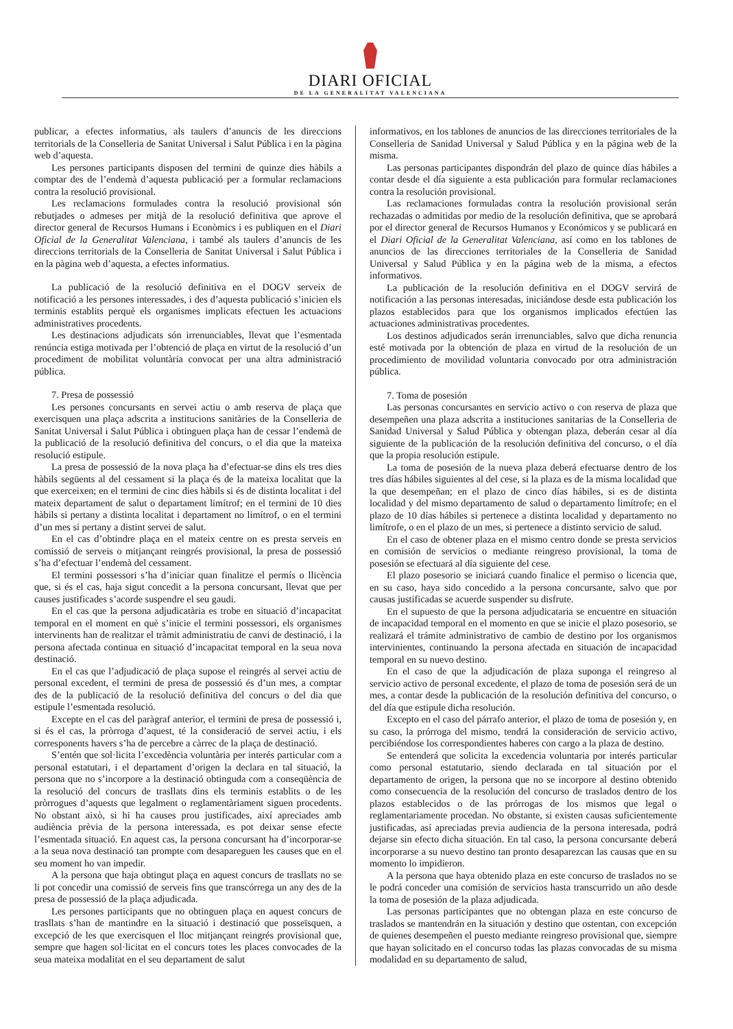DIARI OFICIAL
DE LA GENERALITAT VALENCIANA
publicar, a efectes informatius, als taulers d’anuncis de les direccions territorials de la Conselleria de Sanitat Universal i Salut Pública i en la pàgina web d’aquesta.
Les persones participants disposen del termini de quinze dies hàbils a comptar des de l’endemà d’aquesta publicació per a formular reclamacions contra la resolució provisional.
Les reclamacions formulades contra la resolució provisional són rebutjades o admeses per mitjà de la resolució definitiva que aprove el director general de Recursos Humans i Econòmics i es publiquen en el Diari Oficial de la Generalitat Valenciana, i també als taulers d’anuncis de les direccions territorials de la Conselleria de Sanitat Universal i Salut Pública i en la pàgina web d’aquesta, a efectes informatius.
La publicació de la resolució definitiva en el DOGV serveix de notificació a les persones interessades, i des d’aquesta publicació s’inicien els terminis establits perquè els organismes implicats efectuen les actuacions administratives procedents.
Les destinacions adjudicats són irrenunciables, llevat que l’esmentada renúncia estiga motivada per l’obtenció de plaça en virtut de la resolució d’un procediment de mobilitat voluntària convocat per una altra administració pública.
7. Presa de possessió
Les persones concursants en servei actiu o amb reserva de plaça que exercisquen una plaça adscrita a institucions sanitàries de la Conselleria de Sanitat Universal i Salut Pública i obtinguen plaça han de cessar l’endemà de la publicació de la resolució definitiva del concurs, o el dia que la mateixa resolució estipule.
La presa de possessió de la nova plaça ha d’efectuar-se dins els tres dies hàbils següents al del cessament si la plaça és de la mateixa localitat que la que exerceixen; en el termini de cinc dies hàbils si és de distinta localitat i del mateix departament de salut o departament limítrof; en el termini de 10 dies hàbils si pertany a distinta localitat i departament no limítrof, o en el termini d’un mes si pertany a distint servei de salut.
En el cas d’obtindre plaça en el mateix centre on es presta serveis en comissió de serveis o mitjançant reingrés provisional, la presa de possessió s’ha d’efectuar l’endemà del cessament.
El termini possessori s’ha d’iniciar quan finalitze el permís o llicència que, si és el cas, haja sigut concedit a la persona concursant, llevat que per causes justificades s’acorde suspendre el seu gaudi.
En el cas que la persona adjudicatària es trobe en situació d’incapacitat temporal en el moment en què s’inicie el termini possessori, els organismes intervinents han de realitzar el tràmit administratiu de canvi de destinació, i la persona afectada continua en situació d’incapacitat temporal en la seua nova destinació.
En el cas que l’adjudicació de plaça supose el reingrés al servei actiu de personal excedent, el termini de presa de possessió és d’un mes, a comptar des de la publicació de la resolució definitiva del concurs o del dia que estipule l’esmentada resolució.
Excepte en el cas del paràgraf anterior, el termini de presa de possessió i, si és el cas, la pròrroga d’aquest, té la consideració de servei actiu, i els corresponents havers s’ha de percebre a càrrec de la plaça de destinació.
S’entén que sol·licita l’excedència voluntària per interés particular com a personal estatutari, i el departament d’origen la declara en tal situació, la persona que no s’incorpore a la destinació obtinguda com a conseqüència de la resolució del concurs de trasllats dins els terminis establits o de les pròrrogues d’aquests que legalment o reglamentàriament siguen procedents. No obstant això, si hi ha causes prou justificades, així apreciades amb audiència prèvia de la persona interessada, es pot deixar sense efecte l’esmentada situació. En aquest cas, la persona concursant ha d’incorporar-se a la seua nova destinació tan prompte com desapareguen les causes que en el seu moment ho van impedir.
A la persona que haja obtingut plaça en aquest concurs de trasllats no se li pot concedir una comissió de serveis fins que transcórrega un any des de la presa de possessió de la plaça adjudicada.
Les persones participants que no obtinguen plaça en aquest concurs de trasllats s’han de mantindre en la situació i destinació que posseïsquen, a excepció de les que exercisquen el lloc mitjançant reingrés provisional que, sempre que hagen sol·licitat en el concurs totes les places convocades de la seua mateixa modalitat en el seu departament de salut
informativos, en los tablones de anuncios de las direcciones territoriales de la Conselleria de Sanidad Universal y Salud Pública y en la página web de la misma.
Las personas participantes dispondrán del plazo de quince días hábiles a contar desde el día siguiente a esta publicación para formular reclamaciones contra la resolución provisional.
Las reclamaciones formuladas contra la resolución provisional serán rechazadas o admitidas por medio de la resolución definitiva, que se aprobará por el director general de Recursos Humanos y Económicos y se publicará en el Diari Oficial de la Generalitat Valenciana, así como en los tablones de anuncios de las direcciones territoriales de la Conselleria de Sanidad Universal y Salud Pública y en la página web de la misma, a efectos informativos.
La publicación de la resolución definitiva en el DOGV servirá de notificación a las personas interesadas, iniciándose desde esta publicación los plazos establecidos para que los organismos implicados efectúen las actuaciones administrativas procedentes.
Los destinos adjudicados serán irrenunciables, salvo que dicha renuncia esté motivada por la obtención de plaza en virtud de la resolución de un procedimiento de movilidad voluntaria convocado por otra administración pública.
7. Toma de posesión
Las personas concursantes en servicio activo o con reserva de plaza que desempeñen una plaza adscrita a instituciones sanitarias de la Conselleria de Sanidad Universal y Salud Pública y obtengan plaza, deberán cesar al día siguiente de la publicación de la resolución definitiva del concurso, o el día que la propia resolución estipule.
La toma de posesión de la nueva plaza deberá efectuarse dentro de los tres días hábiles siguientes al del cese, si la plaza es de la misma localidad que la que desempeñan; en el plazo de cinco días hábiles, si es de distinta localidad y del mismo departamento de salud o departamento limítrofe; en el plazo de 10 días hábiles si pertenece a distinta localidad y departamento no limítrofe, o en el plazo de un mes, si pertenece a distinto servicio de salud.
En el caso de obtener plaza en el mismo centro donde se presta servicios en comisión de servicios o mediante reingreso provisional, la toma de posesión se efectuará al día siguiente del cese.
El plazo posesorio se iniciará cuando finalice el permiso o licencia que, en su caso, haya sido concedido a la persona concursante, salvo que por causas justificadas se acuerde suspender su disfrute.
En el supuesto de que la persona adjudicataria se encuentre en situación de incapacidad temporal en el momento en que se inicie el plazo posesorio, se realizará el trámite administrativo de cambio de destino por los organismos intervinientes, continuando la persona afectada en situación de incapacidad temporal en su nuevo destino.
En el caso de que la adjudicación de plaza suponga el reingreso al servicio activo de personal excedente, el plazo de toma de posesión será de un mes, a contar desde la publicación de la resolución definitiva del concurso, o del día que estipule dicha resolución.
Excepto en el caso del párrafo anterior, el plazo de toma de posesión y, en su caso, la prórroga del mismo, tendrá la consideración de servicio activo, percibiéndose los correspondientes haberes con cargo a la plaza de destino.
Se entenderá que solicita la excedencia voluntaria por interés particular como personal estatutario, siendo declarada en tal situación por el departamento de origen, la persona que no se incorpore al destino obtenido como consecuencia de la resolución del concurso de traslados dentro de los plazos establecidos o de las prórrogas de los mismos que legal o reglamentariamente procedan. No obstante, si existen causas suficientemente justificadas, así apreciadas previa audiencia de la persona interesada, podrá dejarse sin efecto dicha situación. En tal caso, la persona concursante deberá incorporarse a su nuevo destino tan pronto desaparezcan las causas que en su momento lo impidieron.
A la persona que haya obtenido plaza en este concurso de traslados no se le podrá conceder una comisión de servicios hasta transcurrido un año desde la toma de posesión de la plaza adjudicada.
Las personas participantes que no obtengan plaza en este concurso de traslados se mantendrán en la situación y destino que ostentan, con excepción de quienes desempeñen el puesto mediante reingreso provisional que, siempre que hayan solicitado en el concurso todas las plazas convocadas de su misma modalidad en su departamento de salud,